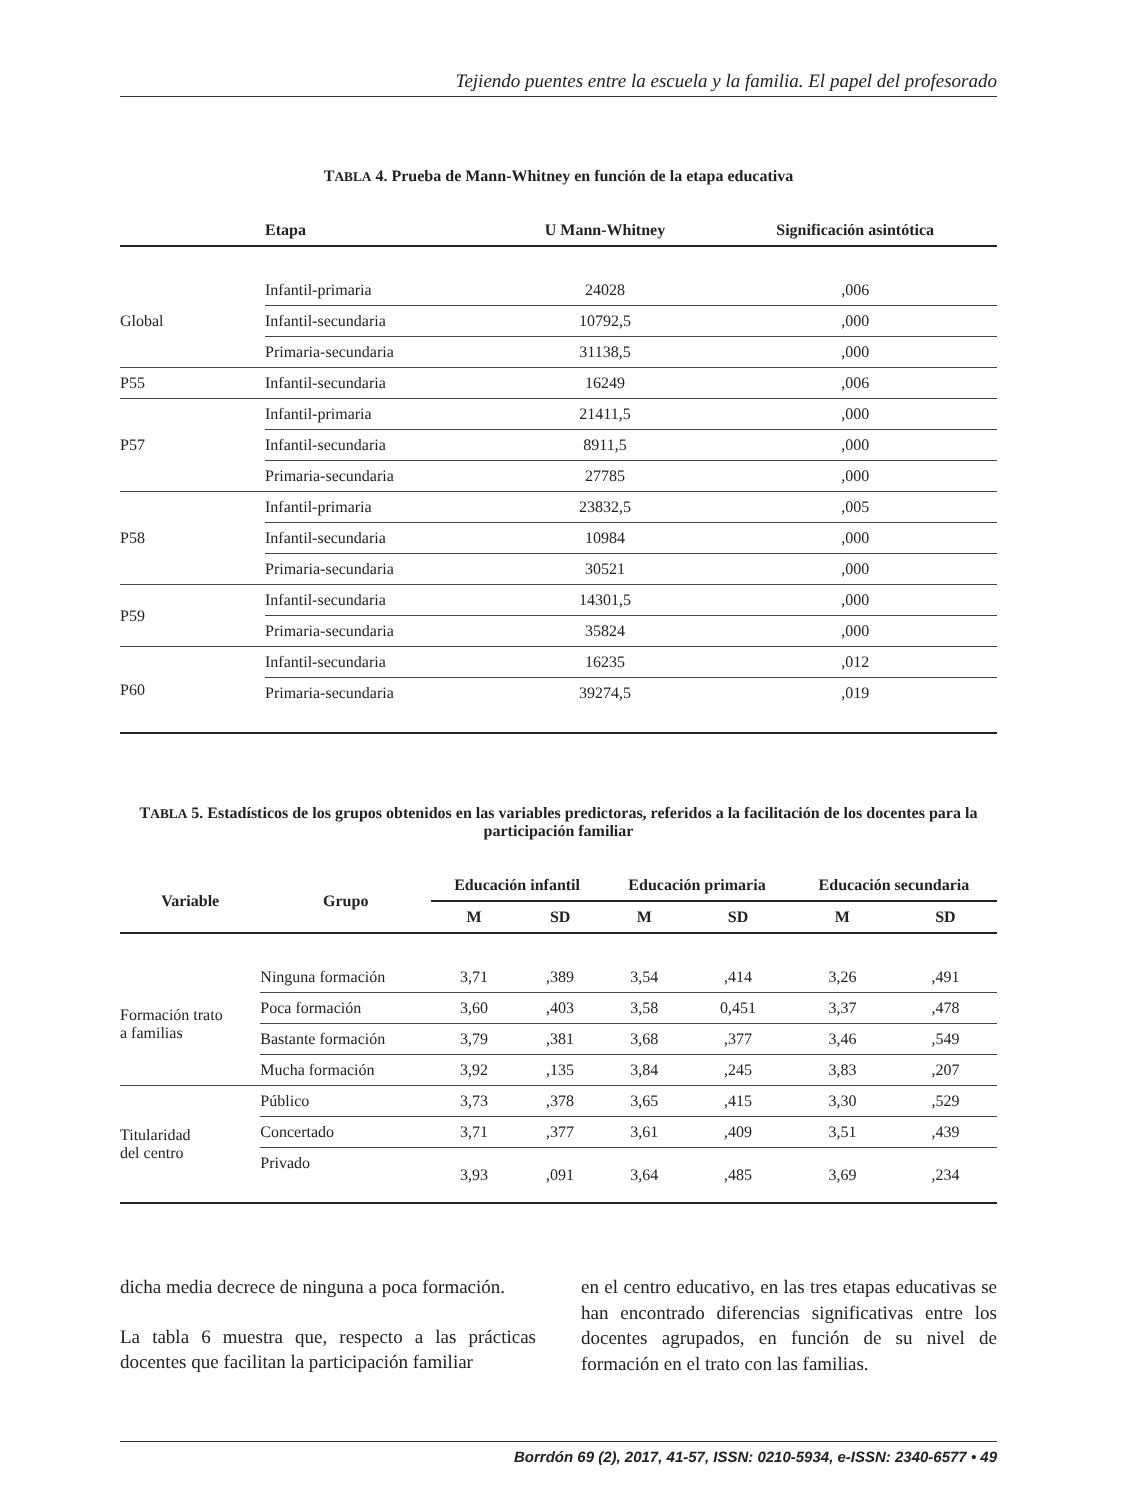Tejiendo puentes entre la escuela y la familia. El papel del profesorado
TABLA 4. Prueba de Mann-Whitney en función de la etapa educativa
| | Etapa | U Mann-Whitney | Significación asintótica |
| --- | --- | --- | --- |
| Global | Infantil-primaria | 24028 | ,006 |
| | Infantil-secundaria | 10792,5 | ,000 |
| | Primaria-secundaria | 31138,5 | ,000 |
| P55 | Infantil-secundaria | 16249 | ,006 |
| P57 | Infantil-primaria | 21411,5 | ,000 |
| | Infantil-secundaria | 8911,5 | ,000 |
| | Primaria-secundaria | 27785 | ,000 |
| P58 | Infantil-primaria | 23832,5 | ,005 |
| | Infantil-secundaria | 10984 | ,000 |
| | Primaria-secundaria | 30521 | ,000 |
| P59 | Infantil-secundaria | 14301,5 | ,000 |
| | Primaria-secundaria | 35824 | ,000 |
| P60 | Infantil-secundaria | 16235 | ,012 |
| | Primaria-secundaria | 39274,5 | ,019 |
TABLA 5. Estadísticos de los grupos obtenidos en las variables predictoras, referidos a la facilitación de los docentes para la participación familiar
| Variable | Grupo | Educación infantil | | Educación primaria | | Educación secundaria | |
| --- | --- | --- | --- | --- | --- | --- | --- |
| | | M | SD | M | SD | M | SD |
| Formación trato a familias | Ninguna formación | 3,71 | ,389 | 3,54 | ,414 | 3,26 | ,491 |
| | Poca formación | 3,60 | ,403 | 3,58 | 0,451 | 3,37 | ,478 |
| | Bastante formación | 3,79 | ,381 | 3,68 | ,377 | 3,46 | ,549 |
| | Mucha formación | 3,92 | ,135 | 3,84 | ,245 | 3,83 | ,207 |
| Titularidad del centro | Público | 3,73 | ,378 | 3,65 | ,415 | 3,30 | ,529 |
| | Concertado | 3,71 | ,377 | 3,61 | ,409 | 3,51 | ,439 |
| | Privado | 3,93 | ,091 | 3,64 | ,485 | 3,69 | ,234 |
dicha media decrece de ninguna a poca formación.
La tabla 6 muestra que, respecto a las prácticas docentes que facilitan la participación familiar
en el centro educativo, en las tres etapas educativas se han encontrado diferencias significativas entre los docentes agrupados, en función de su nivel de formación en el trato con las familias.
Borrdón 69 (2), 2017, 41-57, ISSN: 0210-5934, e-ISSN: 2340-6577 • 49